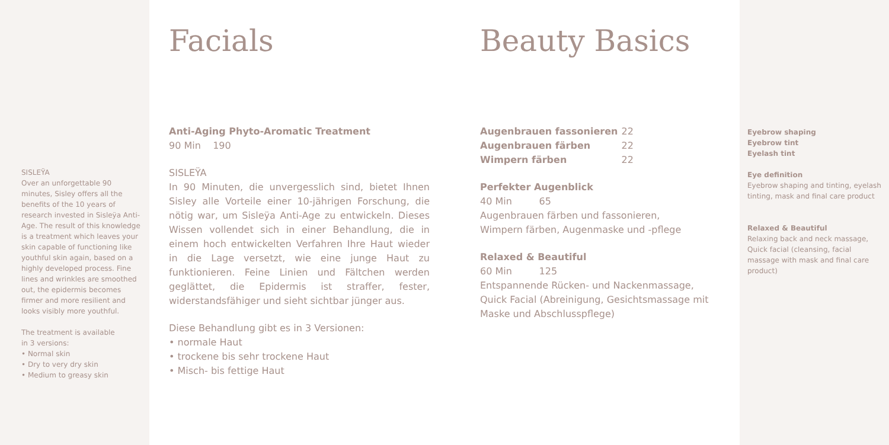SISLEŸA
Over an unforgettable 90 minutes, Sisley offers all the benefits of the 10 years of research invested in Sisleÿa Anti-Age. The result of this knowledge is a treatment which leaves your skin capable of functioning like youthful skin again, based on a highly developed process. Fine lines and wrinkles are smoothed out, the epidermis becomes firmer and more resilient and looks visibly more youthful.
The treatment is available
in 3 versions:
• Normal skin
• Dry to very dry skin
• Medium to greasy skin
Facials
Anti-Aging Phyto-Aromatic Treatment
90 Min 190
SISLEŸA
In 90 Minuten, die unvergesslich sind, bietet Ihnen Sisley alle Vorteile einer 10-jährigen Forschung, die nötig war, um Sisleÿa Anti-Age zu entwickeln. Dieses Wissen vollendet sich in einer Behandlung, die in einem hoch entwickelten Verfahren Ihre Haut wieder in die Lage versetzt, wie eine junge Haut zu funktionieren. Feine Linien und Fältchen werden geglättet, die Epidermis ist straffer, fester, widerstandsfähiger und sieht sichtbar jünger aus.
Diese Behandlung gibt es in 3 Versionen:
• normale Haut
• trockene bis sehr trockene Haut
• Misch- bis fettige Haut
Beauty Basics
| Augenbrauen fassonieren | 22 |
| Augenbrauen färben | 22 |
| Wimpern färben | 22 |
Perfekter Augenblick
40 Min 65
Augenbrauen färben und fassonieren,
Wimpern färben, Augenmaske und -pflege
Relaxed & Beautiful
60 Min 125
Entspannende Rücken- und Nackenmassage, Quick Facial (Abreinigung, Gesichtsmassage mit Maske und Abschlusspflege)
Eyebrow shaping
Eyebrow tint
Eyelash tint
Eye definition
Eyebrow shaping and tinting, eyelash tinting, mask and final care product
Relaxed & Beautiful
Relaxing back and neck massage, Quick facial (cleansing, facial massage with mask and final care product)